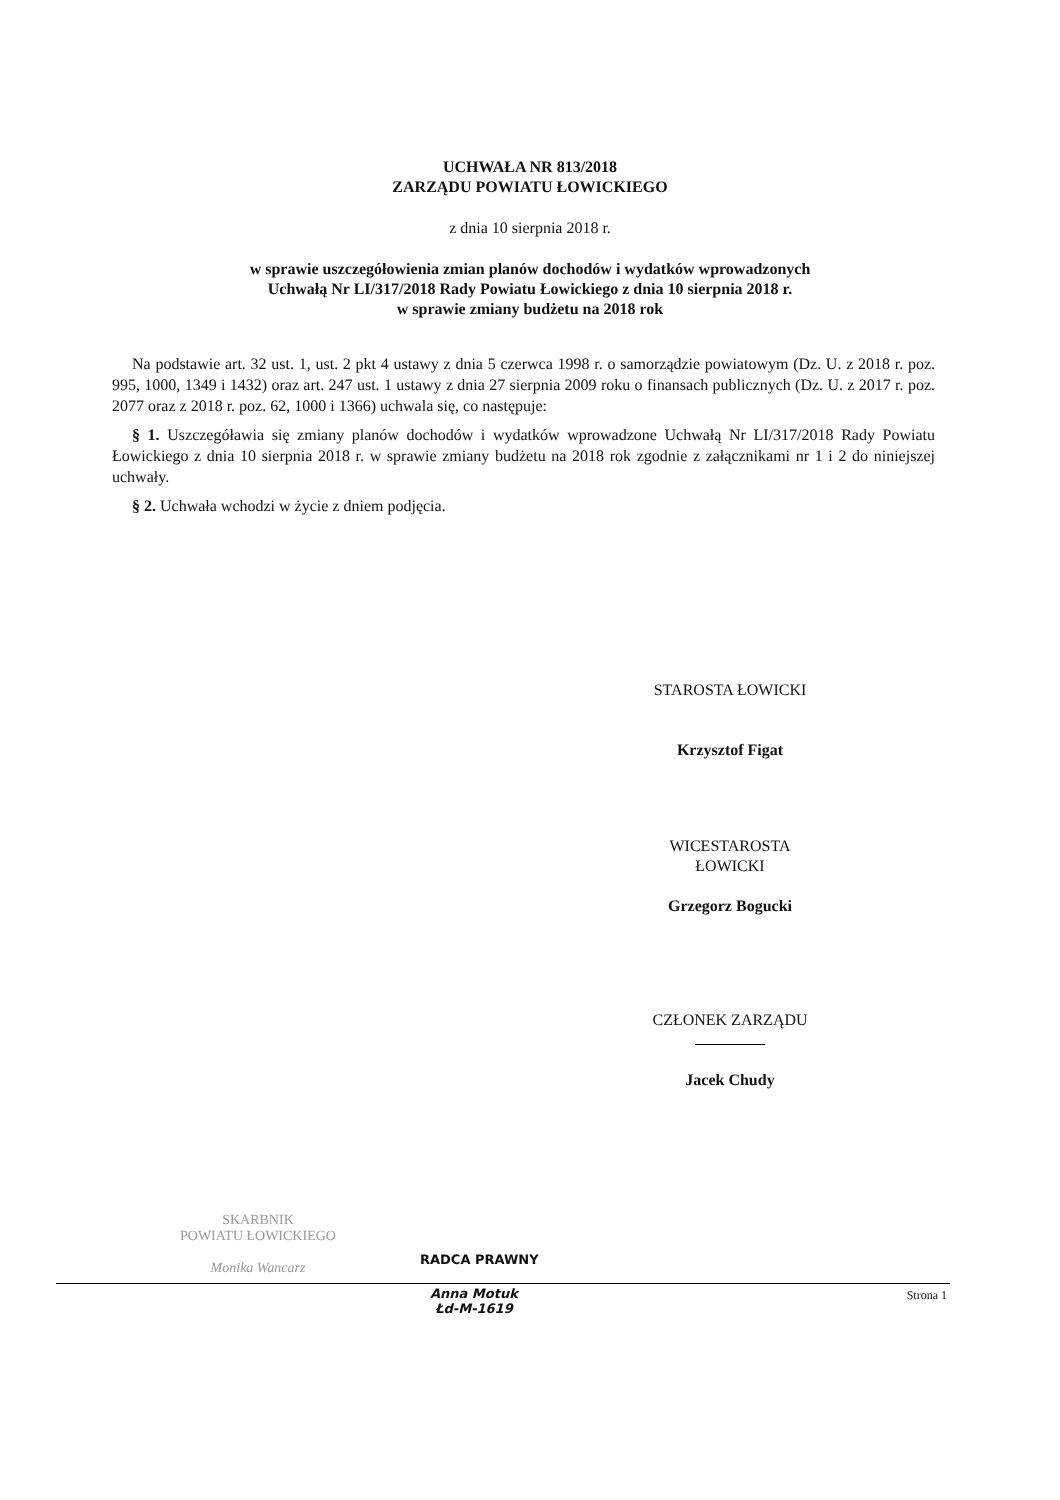UCHWAŁA NR 813/2018
ZARZĄDU POWIATU ŁOWICKIEGO
z dnia 10 sierpnia 2018 r.
w sprawie uszczegółowienia zmian planów dochodów i wydatków wprowadzonych
Uchwałą Nr LI/317/2018 Rady Powiatu Łowickiego z dnia 10 sierpnia 2018 r.
w sprawie zmiany budżetu na 2018 rok
Na podstawie art. 32 ust. 1, ust. 2 pkt 4 ustawy z dnia 5 czerwca 1998 r. o samorządzie powiatowym (Dz. U. z 2018 r. poz. 995, 1000, 1349 i 1432) oraz art. 247 ust. 1 ustawy z dnia 27 sierpnia 2009 roku o finansach publicznych (Dz. U. z 2017 r. poz. 2077 oraz z 2018 r. poz. 62, 1000 i 1366) uchwala się, co następuje:
§ 1. Uszczegóławia się zmiany planów dochodów i wydatków wprowadzone Uchwałą Nr LI/317/2018 Rady Powiatu Łowickiego z dnia 10 sierpnia 2018 r. w sprawie zmiany budżetu na 2018 rok zgodnie z załącznikami nr 1 i 2 do niniejszej uchwały.
§ 2. Uchwała wchodzi w życie z dniem podjęcia.
STAROSTA ŁOWICKI
Krzysztof Figat
WICESTAROSTA
ŁOWICKI
Grzegorz Bogucki
CZŁONEK ZARZĄDU
Jacek Chudy
SKARBNIK
POWIATU ŁOWICKIEGO
Monika Wancarz
RADCA PRAWNY
Anna Motuk
Łd-M-1619
Strona 1